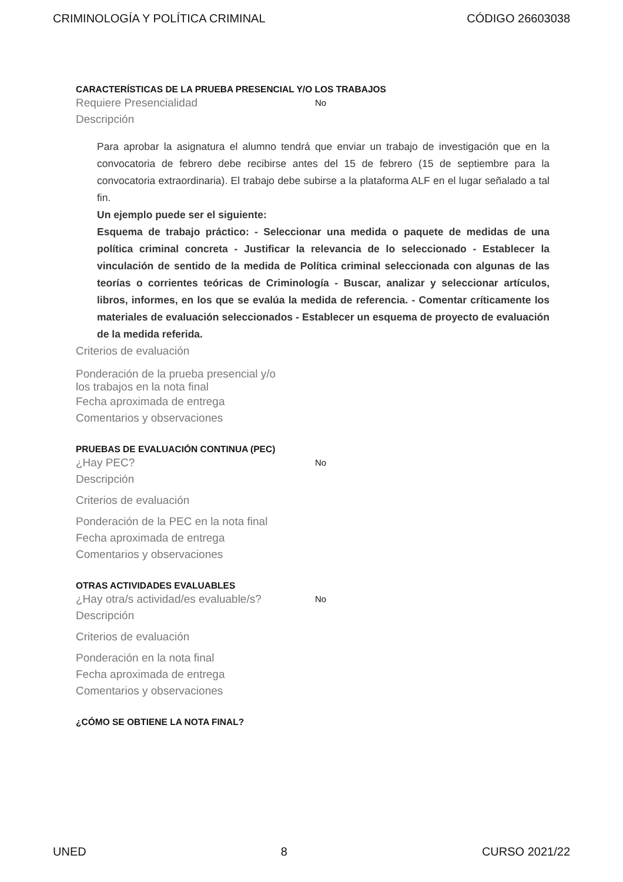CRIMINOLOGÍA Y POLÍTICA CRIMINAL CÓDIGO 26603038
CARACTERÍSTICAS DE LA PRUEBA PRESENCIAL Y/O LOS TRABAJOS
Requiere Presencialidad No
Descripción
Para aprobar la asignatura el alumno tendrá que enviar un trabajo de investigación que en la convocatoria de febrero debe recibirse antes del 15 de febrero (15 de septiembre para la convocatoria extraordinaria). El trabajo debe subirse a la plataforma ALF en el lugar señalado a tal fin.
Un ejemplo puede ser el siguiente:
Esquema de trabajo práctico: - Seleccionar una medida o paquete de medidas de una política criminal concreta - Justificar la relevancia de lo seleccionado - Establecer la vinculación de sentido de la medida de Política criminal seleccionada con algunas de las teorías o corrientes teóricas de Criminología - Buscar, analizar y seleccionar artículos, libros, informes, en los que se evalúa la medida de referencia. - Comentar críticamente los materiales de evaluación seleccionados - Establecer un esquema de proyecto de evaluación de la medida referida.
Criterios de evaluación
Ponderación de la prueba presencial y/o
los trabajos en la nota final
Fecha aproximada de entrega
Comentarios y observaciones
PRUEBAS DE EVALUACIÓN CONTINUA (PEC)
¿Hay PEC? No
Descripción
Criterios de evaluación
Ponderación de la PEC en la nota final
Fecha aproximada de entrega
Comentarios y observaciones
OTRAS ACTIVIDADES EVALUABLES
¿Hay otra/s actividad/es evaluable/s? No
Descripción
Criterios de evaluación
Ponderación en la nota final
Fecha aproximada de entrega
Comentarios y observaciones
¿CÓMO SE OBTIENE LA NOTA FINAL?
UNED 8 CURSO 2021/22